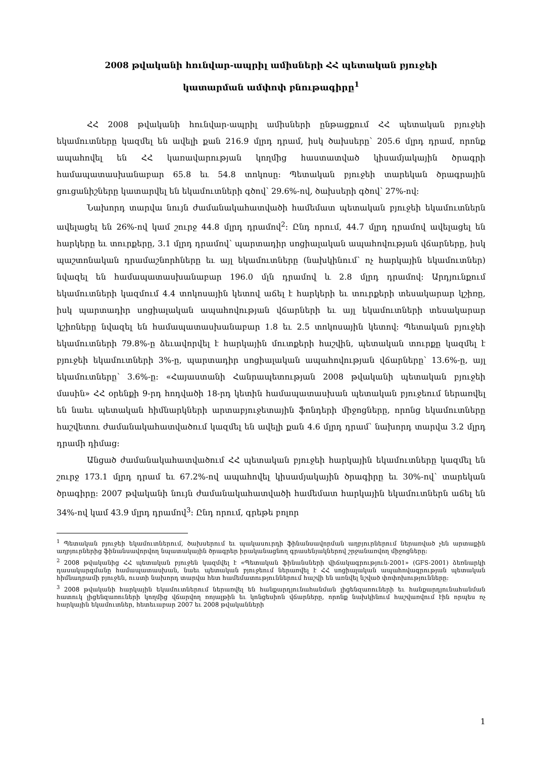2008 թվականի հունվար-ապրիլ ամիսների ՀՀ պետական բյուջեի
կատարման ամփոփ բնութագիրը<sup>1</sup>
ՀՀ 2008 թվականի հունվար-ապրիլ ամիսների ընթացքում ՀՀ պետական բյուջեի եկամուտները կազմել են ավելի քան 216.9 մլրդ դրամ, իսկ ծախսերը՝ 205.6 մլրդ դրամ, որոնք ապահովել են ՀՀ կառավարության կողմից հաստատված կիսամյակային ծրագրի համապատասխանաբար 65.8 եւ 54.8 տոկոսը: Պետական բյուջեի տարեկան ծրագրային ցուցանիշները կատարվել են եկամուտների գծով՝ 29.6%-ով, ծախսերի գծով՝ 27%-ով:
Նախորդ տարվա նույն ժամանակահատվածի համեմատ պետական բյուջեի եկամուտներն ավելացել են 26%-ով կամ շուրջ 44.8 մլրդ դրամով<sup>2</sup>: Ընդ որում, 44.7 մլրդ դրամով ավելացել են հարկերը եւ տուրքերը, 3.1 մլրդ դրամով՝ պարտադիր սոցիալական ապահովության վճարները, իսկ պաշտոնական դրամաշնորհները եւ այլ եկամուտները (նախկինում՝ ոչ հարկային եկամուտներ) նվազել են համապատասխանաբար 196.0 մլն դրամով և 2.8 մլրդ դրամով: Արդյունքում եկամուտների կազմում 4.4 տոկոսային կետով աճել է հարկերի եւ տուրքերի տեսակարար կշիռը, իսկ պարտադիր սոցիալական ապահովության վճարների եւ այլ եկամուտների տեսակարար կշիռները նվազել են համապատասխանաբար 1.8 եւ 2.5 տոկոսային կետով: Պետական բյուջեի եկամուտների 79.8%-ը ձեւավորվել է հարկային մուտքերի հաշվին, պետական տուրքը կազմել է բյուջեի եկամուտների 3%-ը, պարտադիր սոցիալական ապահովության վճարները՝ 13.6%-ը, այլ եկամուտները՝ 3.6%-ը: «Հայաստանի Հանրապետության 2008 թվականի պետական բյուջեի մասին» ՀՀ օրենքի 9-րդ հոդվածի 18-րդ կետին համապատասխան պետական բյուջեում ներառվել են նաեւ պետական հիմնարկների արտաբյուջետային ֆոնդերի միջոցները, որոնց եկամուտները հաշվետու ժամանակահատվածում կազմել են ավելի քան 4.6 մլրդ դրամ՝ նախորդ տարվա 3.2 մլրդ դրամի դիմաց:
Անցած ժամանակահատվածում ՀՀ պետական բյուջեի հարկային եկամուտները կազմել են շուրջ 173.1 մլրդ դրամ եւ 67.2%-ով ապահովել կիսամյակային ծրագիրը եւ 30%-ով՝ տարեկան ծրագիրը: 2007 թվականի նույն ժամանակահատվածի համեմատ հարկային եկամուտներն աճել են 34%-ով կամ 43.9 մլրդ դրամով<sup>3</sup>: Ընդ որում, գրեթե բոլոր
<sup>1</sup> Պետական բյուջեի եկամուտներում, ծախսերում եւ պակասուրդի ֆինանսավորման աղբյուրներում ներառված չեն արտաքին աղբյուրներից ֆինանսավորվող նպատակային ծրագրեր իրականացնող գրասենյակներով շրջանառվող միջոցները:
<sup>2</sup> 2008 թվականից ՀՀ պետական բյուջեն կազմվել է «Պետական ֆինանսների վիճակագրություն-2001» (GFS-2001) ձեռնարկի դասակարգմանը համապատասխան, նաեւ պետական բյուջեում ներառվել է ՀՀ սոցիալական ապահովագրության պետական հիմնադրամի բյուջեն, ուստի նախորդ տարվա հետ համեմատություններում հաշվի են առնվել նշված փոփոխությունները:
<sup>3</sup> 2008 թվականի հարկային եկամուտներում ներառվել են հանքարդյունահանման լիցենզառուների եւ հանքարդյունահանման հատուկ լիցենզառուների կողմից վճարվող ռոյալթին եւ կոնցեսիոն վճարները, որոնք նախկինում հաշվառվում էին որպես ոչ հարկային եկամուտներ, հետեւաբար 2007 եւ 2008 թվականների
1